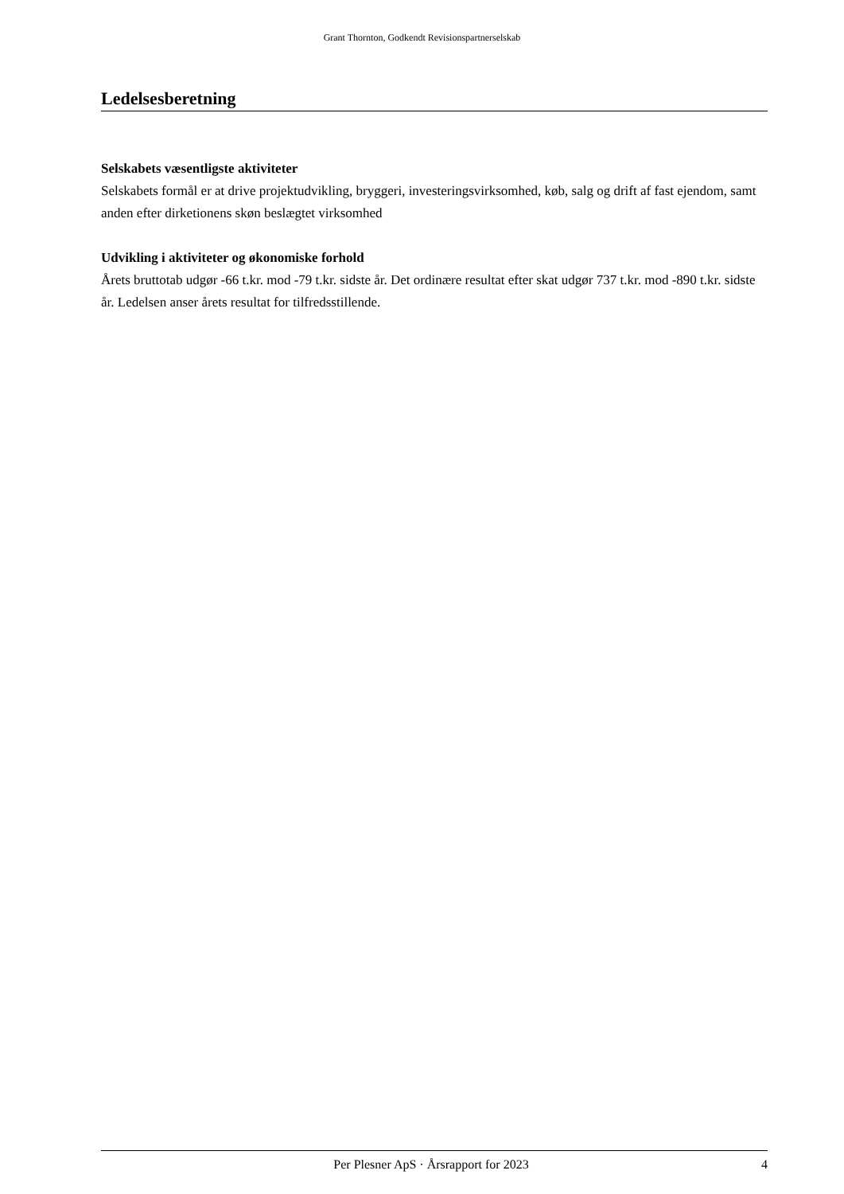Grant Thornton, Godkendt Revisionspartnerselskab
Ledelsesberetning
Selskabets væsentligste aktiviteter
Selskabets formål er at drive projektudvikling, bryggeri, investeringsvirksomhed, køb, salg og drift af fast ejendom, samt anden efter dirketionens skøn beslægtet virksomhed
Udvikling i aktiviteter og økonomiske forhold
Årets bruttotab udgør -66 t.kr. mod -79 t.kr. sidste år. Det ordinære resultat efter skat udgør 737 t.kr. mod -890 t.kr. sidste år. Ledelsen anser årets resultat for tilfredsstillende.
Per Plesner ApS · Årsrapport for 2023 4